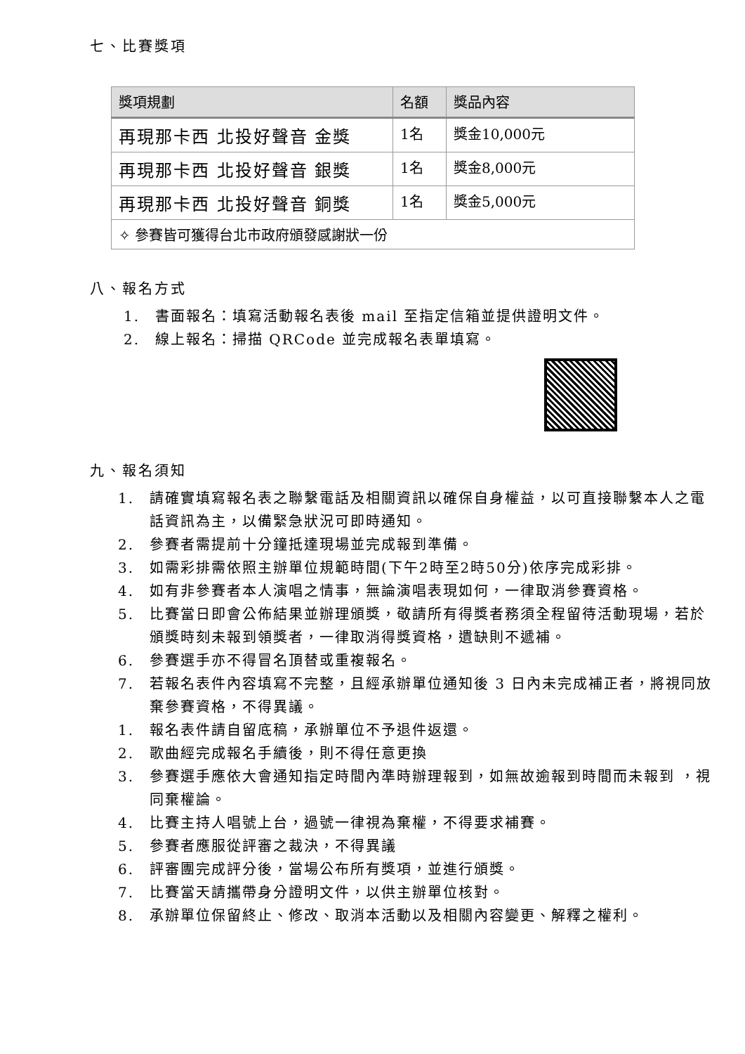七、比賽獎項
| 獎項規劃 | 名額 | 獎品內容 |
| --- | --- | --- |
| 再現那卡西 北投好聲音 金獎 | 1名 | 獎金10,000元 |
| 再現那卡西 北投好聲音 銀獎 | 1名 | 獎金8,000元 |
| 再現那卡西 北投好聲音 銅獎 | 1名 | 獎金5,000元 |
| ✧ 參賽皆可獲得台北市政府頒發感謝狀一份 | | |
八、報名方式
1. 書面報名：填寫活動報名表後 mail 至指定信箱並提供證明文件。
2. 線上報名：掃描 QRCode 並完成報名表單填寫。
九、報名須知
1. 請確實填寫報名表之聯繫電話及相關資訊以確保自身權益，以可直接聯繫本人之電話資訊為主，以備緊急狀況可即時通知。
2. 參賽者需提前十分鐘抵達現場並完成報到準備。
3. 如需彩排需依照主辦單位規範時間(下午2時至2時50分)依序完成彩排。
4. 如有非參賽者本人演唱之情事，無論演唱表現如何，一律取消參賽資格。
5. 比賽當日即會公佈結果並辦理頒獎，敬請所有得獎者務須全程留待活動現場，若於頒獎時刻未報到領獎者，一律取消得獎資格，遺缺則不遞補。
6. 參賽選手亦不得冒名頂替或重複報名。
7. 若報名表件內容填寫不完整，且經承辦單位通知後 3 日內未完成補正者，將視同放棄參賽資格，不得異議。
1. 報名表件請自留底稿，承辦單位不予退件返還。
2. 歌曲經完成報名手續後，則不得任意更換
3. 參賽選手應依大會通知指定時間內準時辦理報到，如無故逾報到時間而未報到 ，視同棄權論。
4. 比賽主持人唱號上台，過號一律視為棄權，不得要求補賽。
5. 參賽者應服從評審之裁決，不得異議
6. 評審團完成評分後，當場公布所有獎項，並進行頒獎。
7. 比賽當天請攜帶身分證明文件，以供主辦單位核對。
8. 承辦單位保留終止、修改、取消本活動以及相關內容變更、解釋之權利。